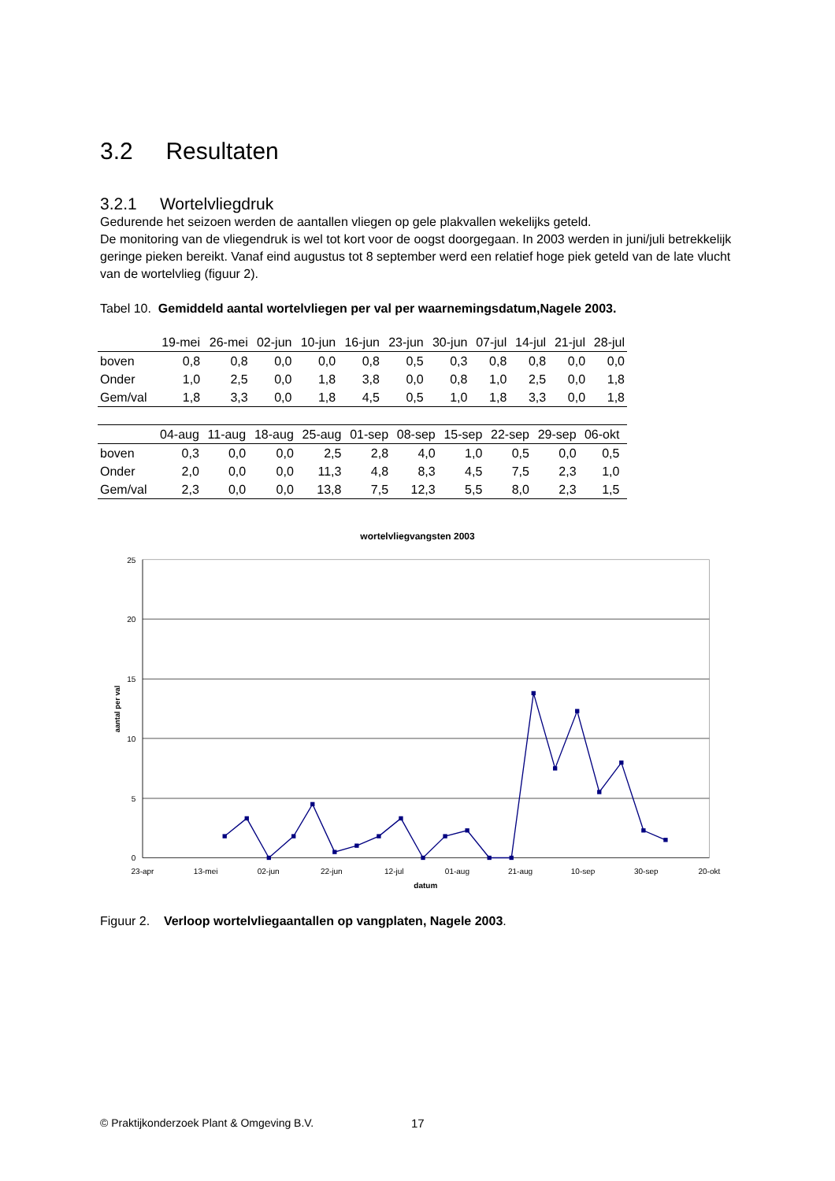3.2 Resultaten
3.2.1 Wortelvliegdruk
Gedurende het seizoen werden de aantallen vliegen op gele plakvallen wekelijks geteld.
De monitoring van de vliegendruk is wel tot kort voor de oogst doorgegaan. In 2003 werden in juni/juli betrekkelijk geringe pieken bereikt. Vanaf eind augustus tot 8 september werd een relatief hoge piek geteld van de late vlucht van de wortelvlieg (figuur 2).
Tabel 10. Gemiddeld aantal wortelvliegen per val per waarnemingsdatum,Nagele 2003.
| | 19-mei | 26-mei | 02-jun | 10-jun | 16-jun | 23-jun | 30-jun | 07-jul | 14-jul | 21-jul | 28-jul |
| --- | --- | --- | --- | --- | --- | --- | --- | --- | --- | --- | --- |
| boven | 0,8 | 0,8 | 0,0 | 0,0 | 0,8 | 0,5 | 0,3 | 0,8 | 0,8 | 0,0 | 0,0 |
| Onder | 1,0 | 2,5 | 0,0 | 1,8 | 3,8 | 0,0 | 0,8 | 1,0 | 2,5 | 0,0 | 1,8 |
| Gem/val | 1,8 | 3,3 | 0,0 | 1,8 | 4,5 | 0,5 | 1,0 | 1,8 | 3,3 | 0,0 | 1,8 |
| | 04-aug | 11-aug | 18-aug | 25-aug | 01-sep | 08-sep | 15-sep | 22-sep | 29-sep | 06-okt | |
| --- | --- | --- | --- | --- | --- | --- | --- | --- | --- | --- | --- |
| boven | 0,3 | 0,0 | 0,0 | 2,5 | 2,8 | 4,0 | 1,0 | 0,5 | 0,0 | 0,5 | |
| Onder | 2,0 | 0,0 | 0,0 | 11,3 | 4,8 | 8,3 | 4,5 | 7,5 | 2,3 | 1,0 | |
| Gem/val | 2,3 | 0,0 | 0,0 | 13,8 | 7,5 | 12,3 | 5,5 | 8,0 | 2,3 | 1,5 | |
wortelvliegvangsten 2003
25
20
15
10
5
0
23-apr
13-mei
02-jun
22-jun
12-jul
01-aug
21-aug
10-sep
30-sep
20-okt
datum
aantal per val
Figuur 2. Verloop wortelvliegaantallen op vangplaten, Nagele 2003.
© Praktijkonderzoek Plant & Omgeving B.V. 17